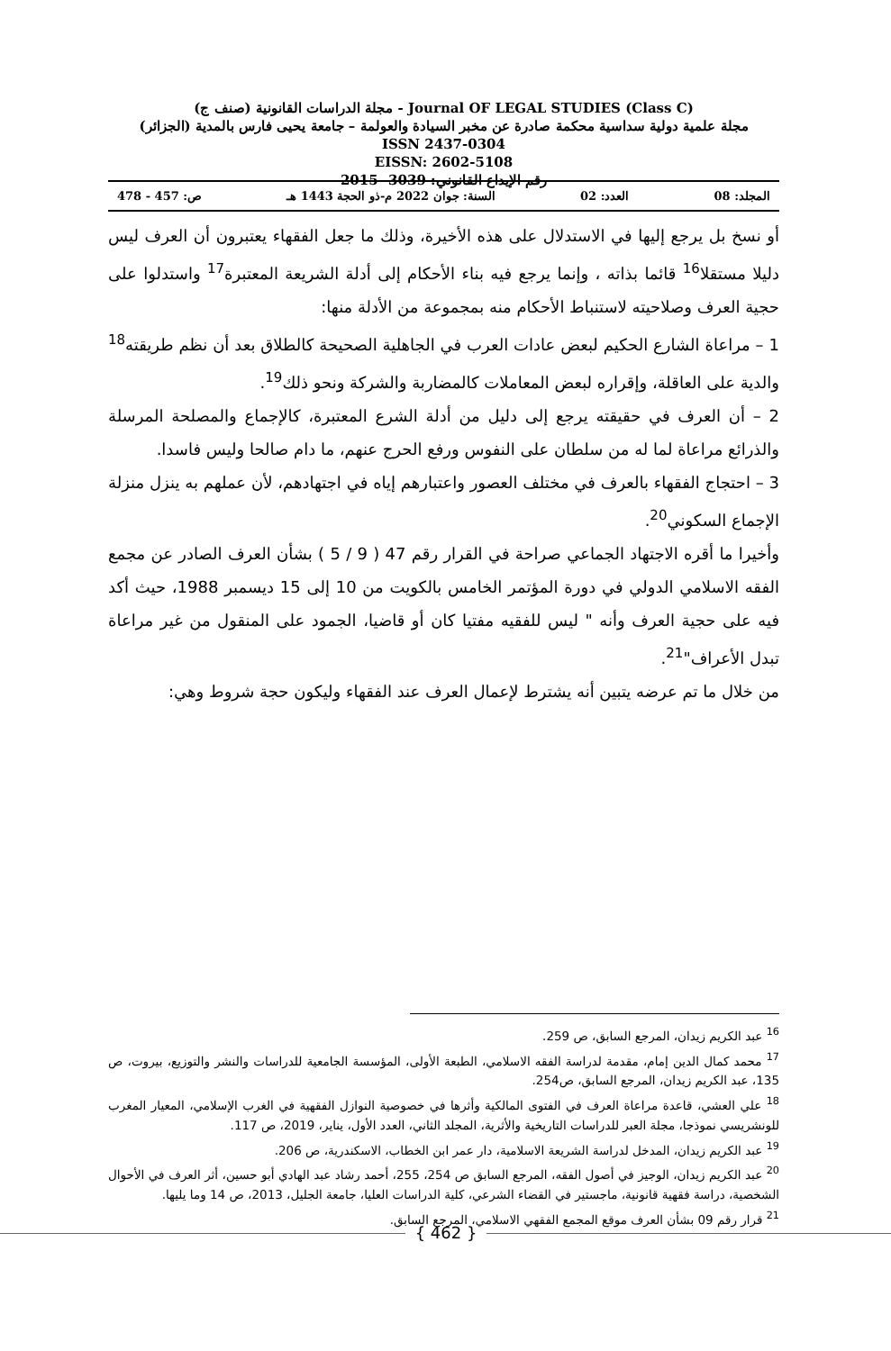مجلة الدراسات القانونية (صنف ج) - Journal OF LEGAL STUDIES (Class C)
مجلة علمية دولية سداسية محكمة صادرة عن مخبر السيادة والعولمة – جامعة يحيى فارس بالمدية (الجزائر)
ISSN 2437-0304
EISSN: 2602-5108
رقم الإيداع القانوني: 3039 -2015
المجلد: 08 العدد: 02 السنة: جوان 2022 م-ذو الحجة 1443 هـ ص: 457 - 478
أو نسخ بل يرجع إليها في الاستدلال على هذه الأخيرة، وذلك ما جعل الفقهاء يعتبرون أن العرف ليس دليلا مستقلا<sup>16</sup> قائما بذاته ، وإنما يرجع فيه بناء الأحكام إلى أدلة الشريعة المعتبرة<sup>17</sup> واستدلوا على حجية العرف وصلاحيته لاستنباط الأحكام منه بمجموعة من الأدلة منها:
1 – مراعاة الشارع الحكيم لبعض عادات العرب في الجاهلية الصحيحة كالطلاق بعد أن نظم طريقته<sup>18</sup> والدية على العاقلة، وإقراره لبعض المعاملات كالمضاربة والشركة ونحو ذلك<sup>19</sup>.
2 – أن العرف في حقيقته يرجع إلى دليل من أدلة الشرع المعتبرة، كالإجماع والمصلحة المرسلة والذرائع مراعاة لما له من سلطان على النفوس ورفع الحرج عنهم، ما دام صالحا وليس فاسدا.
3 – احتجاج الفقهاء بالعرف في مختلف العصور واعتبارهم إياه في اجتهادهم، لأن عملهم به ينزل منزلة الإجماع السكوني<sup>20</sup>.
وأخيرا ما أقره الاجتهاد الجماعي صراحة في القرار رقم 47 ( 9 / 5 ) بشأن العرف الصادر عن مجمع الفقه الاسلامي الدولي في دورة المؤتمر الخامس بالكويت من 10 إلى 15 ديسمبر 1988، حيث أكد فيه على حجية العرف وأنه " ليس للفقيه مفتيا كان أو قاضيا، الجمود على المنقول من غير مراعاة تبدل الأعراف"<sup>21</sup>.
من خلال ما تم عرضه يتبين أنه يشترط لإعمال العرف عند الفقهاء وليكون حجة شروط وهي:
<sup>16</sup> عبد الكريم زيدان، المرجع السابق، ص 259.
<sup>17</sup> محمد كمال الدين إمام، مقدمة لدراسة الفقه الاسلامي، الطبعة الأولى، المؤسسة الجامعية للدراسات والنشر والتوزيع، بيروت، ص 135، عبد الكريم زيدان، المرجع السابق، ص254.
<sup>18</sup> علي العشي، قاعدة مراعاة العرف في الفتوى المالكية وأثرها في خصوصية النوازل الفقهية في الغرب الإسلامي، المعيار المغرب للونشريسي نموذجا، مجلة العبر للدراسات التاريخية والأثرية، المجلد الثاني، العدد الأول، يناير، 2019، ص 117.
<sup>19</sup> عبد الكريم زيدان، المدخل لدراسة الشريعة الاسلامية، دار عمر ابن الخطاب، الاسكندرية، ص 206.
<sup>20</sup> عبد الكريم زيدان، الوجيز في أصول الفقه، المرجع السابق ص 254، 255، أحمد رشاد عبد الهادي أبو حسين، أثر العرف في الأحوال الشخصية، دراسة فقهية قانونية، ماجستير في القضاء الشرعي، كلية الدراسات العليا، جامعة الجليل، 2013، ص 14 وما يليها.
<sup>21</sup> قرار رقم 09 بشأن العرف موقع المجمع الفقهي الاسلامي، المرجع السابق.
{ 462 }